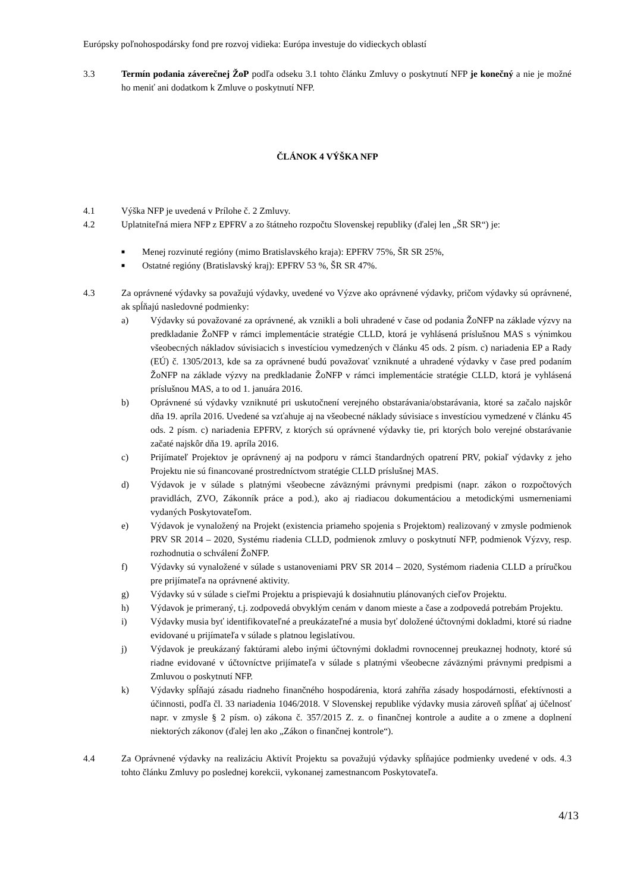Európsky poľnohospodársky fond pre rozvoj vidieka: Európa investuje do vidieckych oblastí
3.3 Termín podania záverečnej ŽoP podľa odseku 3.1 tohto článku Zmluvy o poskytnutí NFP je konečný a nie je možné ho meniť ani dodatkom k Zmluve o poskytnutí NFP.
ČLÁNOK 4 VÝŠKA NFP
4.1 Výška NFP je uvedená v Prílohe č. 2 Zmluvy.
4.2 Uplatniteľná miera NFP z EPFRV a zo štátneho rozpočtu Slovenskej republiky (ďalej len „ŠR SR“) je:
■
Menej rozvinuté regióny (mimo Bratislavského kraja): EPFRV 75%, ŠR SR 25%,
■
Ostatné regióny (Bratislavský kraj): EPFRV 53 %, ŠR SR 47%.
4.3 Za oprávnené výdavky sa považujú výdavky, uvedené vo Výzve ako oprávnené výdavky, pričom výdavky sú oprávnené, ak spĺňajú nasledovné podmienky:
a) Výdavky sú považované za oprávnené, ak vznikli a boli uhradené v čase od podania ŽoNFP na základe výzvy na predkladanie ŽoNFP v rámci implementácie stratégie CLLD, ktorá je vyhlásená príslušnou MAS s výnimkou všeobecných nákladov súvisiacich s investíciou vymedzených v článku 45 ods. 2 písm. c) nariadenia EP a Rady (EÚ) č. 1305/2013, kde sa za oprávnené budú považovať vzniknuté a uhradené výdavky v čase pred podaním ŽoNFP na základe výzvy na predkladanie ŽoNFP v rámci implementácie stratégie CLLD, ktorá je vyhlásená príslušnou MAS, a to od 1. januára 2016.
b) Oprávnené sú výdavky vzniknuté pri uskutočnení verejného obstarávania/obstarávania, ktoré sa začalo najskôr dňa 19. apríla 2016. Uvedené sa vzťahuje aj na všeobecné náklady súvisiace s investíciou vymedzené v článku 45 ods. 2 písm. c) nariadenia EPFRV, z ktorých sú oprávnené výdavky tie, pri ktorých bolo verejné obstarávanie začaté najskôr dňa 19. apríla 2016.
c) Prijímateľ Projektov je oprávnený aj na podporu v rámci štandardných opatrení PRV, pokiaľ výdavky z jeho Projektu nie sú financované prostredníctvom stratégie CLLD príslušnej MAS.
d) Výdavok je v súlade s platnými všeobecne záväznými právnymi predpismi (napr. zákon o rozpočtových pravidlách, ZVO, Zákonník práce a pod.), ako aj riadiacou dokumentáciou a metodickými usmerneniami vydaných Poskytovateľom.
e) Výdavok je vynaložený na Projekt (existencia priameho spojenia s Projektom) realizovaný v zmysle podmienok PRV SR 2014 – 2020, Systému riadenia CLLD, podmienok zmluvy o poskytnutí NFP, podmienok Výzvy, resp. rozhodnutia o schválení ŽoNFP.
f) Výdavky sú vynaložené v súlade s ustanoveniami PRV SR 2014 – 2020, Systémom riadenia CLLD a príručkou pre prijímateľa na oprávnené aktivity.
g) Výdavky sú v súlade s cieľmi Projektu a prispievajú k dosiahnutiu plánovaných cieľov Projektu.
h) Výdavok je primeraný, t.j. zodpovedá obvyklým cenám v danom mieste a čase a zodpovedá potrebám Projektu.
i) Výdavky musia byť identifikovateľné a preukázateľné a musia byť doložené účtovnými dokladmi, ktoré sú riadne evidované u prijímateľa v súlade s platnou legislatívou.
j) Výdavok je preukázaný faktúrami alebo inými účtovnými dokladmi rovnocennej preukaznej hodnoty, ktoré sú riadne evidované v účtovníctve prijímateľa v súlade s platnými všeobecne záväznými právnymi predpismi a Zmluvou o poskytnutí NFP.
k) Výdavky spĺňajú zásadu riadneho finančného hospodárenia, ktorá zahŕňa zásady hospodárnosti, efektívnosti a účinnosti, podľa čl. 33 nariadenia 1046/2018. V Slovenskej republike výdavky musia zároveň spĺňať aj účelnosť napr. v zmysle § 2 písm. o) zákona č. 357/2015 Z. z. o finančnej kontrole a audite a o zmene a doplnení niektorých zákonov (ďalej len ako „Zákon o finančnej kontrole“).
4.4 Za Oprávnené výdavky na realizáciu Aktivít Projektu sa považujú výdavky spĺňajúce podmienky uvedené v ods. 4.3 tohto článku Zmluvy po poslednej korekcii, vykonanej zamestnancom Poskytovateľa.
4/13